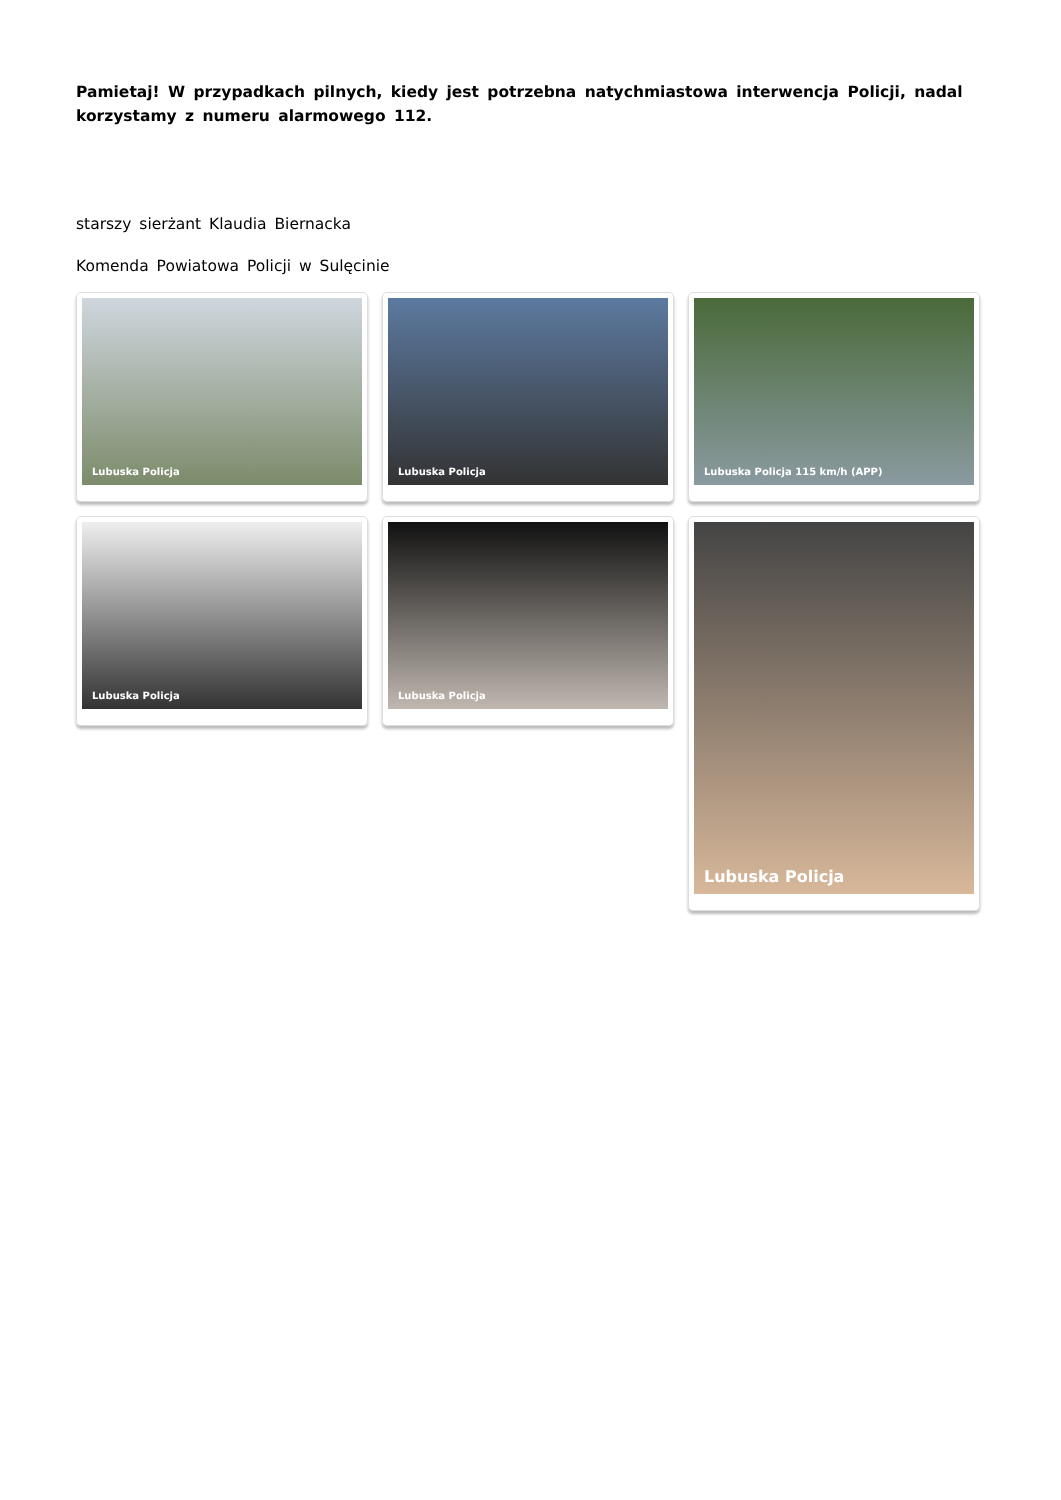Pamietaj! W przypadkach pilnych, kiedy jest potrzebna natychmiastowa interwencja Policji, nadal korzystamy z numeru alarmowego 112.
starszy sierżant Klaudia Biernacka
Komenda Powiatowa Policji w Sulęcinie
Lubuska Policja
Lubuska Policja
Lubuska Policja 115 km/h (APP)
Lubuska Policja
Lubuska Policja
Lubuska Policja